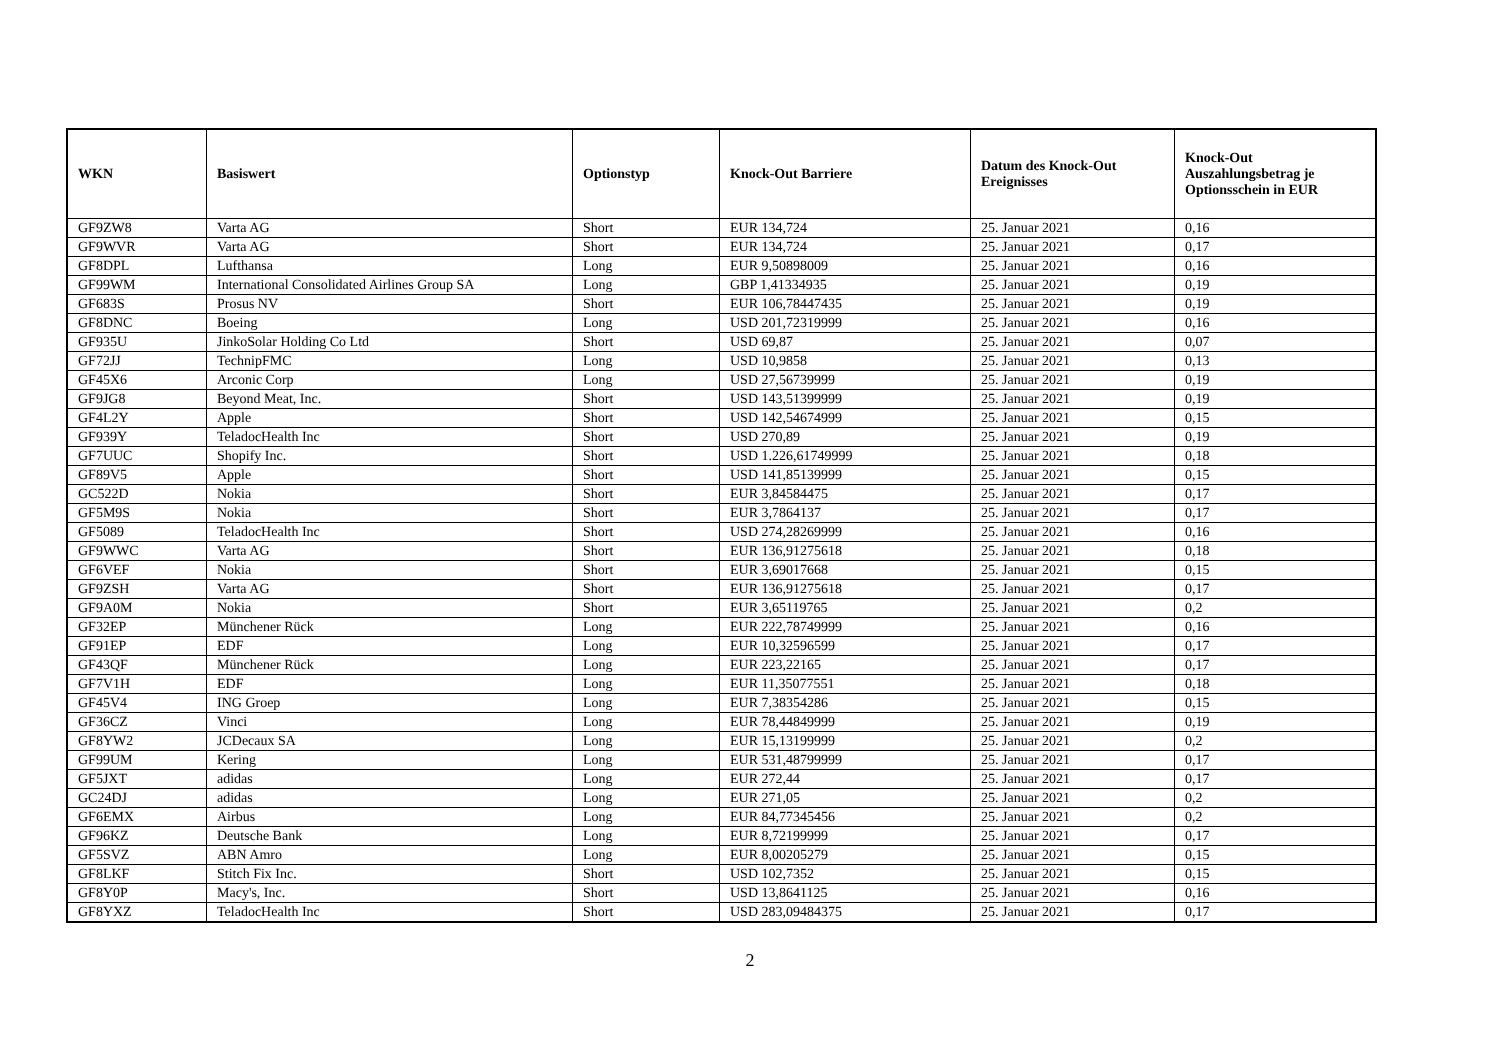| WKN | Basiswert | Optionstyp | Knock-Out Barriere | Datum des Knock-Out Ereignisses | Knock-Out Auszahlungsbetrag je Optionsschein in EUR |
| --- | --- | --- | --- | --- | --- |
| GF9ZW8 | Varta AG | Short | EUR 134,724 | 25. Januar 2021 | 0,16 |
| GF9WVR | Varta AG | Short | EUR 134,724 | 25. Januar 2021 | 0,17 |
| GF8DPL | Lufthansa | Long | EUR 9,50898009 | 25. Januar 2021 | 0,16 |
| GF99WM | International Consolidated Airlines Group SA | Long | GBP 1,41334935 | 25. Januar 2021 | 0,19 |
| GF683S | Prosus NV | Short | EUR 106,78447435 | 25. Januar 2021 | 0,19 |
| GF8DNC | Boeing | Long | USD 201,72319999 | 25. Januar 2021 | 0,16 |
| GF935U | JinkoSolar Holding Co Ltd | Short | USD 69,87 | 25. Januar 2021 | 0,07 |
| GF72JJ | TechnipFMC | Long | USD 10,9858 | 25. Januar 2021 | 0,13 |
| GF45X6 | Arconic Corp | Long | USD 27,56739999 | 25. Januar 2021 | 0,19 |
| GF9JG8 | Beyond Meat, Inc. | Short | USD 143,51399999 | 25. Januar 2021 | 0,19 |
| GF4L2Y | Apple | Short | USD 142,54674999 | 25. Januar 2021 | 0,15 |
| GF939Y | TeladocHealth Inc | Short | USD 270,89 | 25. Januar 2021 | 0,19 |
| GF7UUC | Shopify Inc. | Short | USD 1.226,61749999 | 25. Januar 2021 | 0,18 |
| GF89V5 | Apple | Short | USD 141,85139999 | 25. Januar 2021 | 0,15 |
| GC522D | Nokia | Short | EUR 3,84584475 | 25. Januar 2021 | 0,17 |
| GF5M9S | Nokia | Short | EUR 3,7864137 | 25. Januar 2021 | 0,17 |
| GF5089 | TeladocHealth Inc | Short | USD 274,28269999 | 25. Januar 2021 | 0,16 |
| GF9WWC | Varta AG | Short | EUR 136,91275618 | 25. Januar 2021 | 0,18 |
| GF6VEF | Nokia | Short | EUR 3,69017668 | 25. Januar 2021 | 0,15 |
| GF9ZSH | Varta AG | Short | EUR 136,91275618 | 25. Januar 2021 | 0,17 |
| GF9A0M | Nokia | Short | EUR 3,65119765 | 25. Januar 2021 | 0,2 |
| GF32EP | Münchener Rück | Long | EUR 222,78749999 | 25. Januar 2021 | 0,16 |
| GF91EP | EDF | Long | EUR 10,32596599 | 25. Januar 2021 | 0,17 |
| GF43QF | Münchener Rück | Long | EUR 223,22165 | 25. Januar 2021 | 0,17 |
| GF7V1H | EDF | Long | EUR 11,35077551 | 25. Januar 2021 | 0,18 |
| GF45V4 | ING Groep | Long | EUR 7,38354286 | 25. Januar 2021 | 0,15 |
| GF36CZ | Vinci | Long | EUR 78,44849999 | 25. Januar 2021 | 0,19 |
| GF8YW2 | JCDecaux SA | Long | EUR 15,13199999 | 25. Januar 2021 | 0,2 |
| GF99UM | Kering | Long | EUR 531,48799999 | 25. Januar 2021 | 0,17 |
| GF5JXT | adidas | Long | EUR 272,44 | 25. Januar 2021 | 0,17 |
| GC24DJ | adidas | Long | EUR 271,05 | 25. Januar 2021 | 0,2 |
| GF6EMX | Airbus | Long | EUR 84,77345456 | 25. Januar 2021 | 0,2 |
| GF96KZ | Deutsche Bank | Long | EUR 8,72199999 | 25. Januar 2021 | 0,17 |
| GF5SVZ | ABN Amro | Long | EUR 8,00205279 | 25. Januar 2021 | 0,15 |
| GF8LKF | Stitch Fix Inc. | Short | USD 102,7352 | 25. Januar 2021 | 0,15 |
| GF8Y0P | Macy's, Inc. | Short | USD 13,8641125 | 25. Januar 2021 | 0,16 |
| GF8YXZ | TeladocHealth Inc | Short | USD 283,09484375 | 25. Januar 2021 | 0,17 |
2